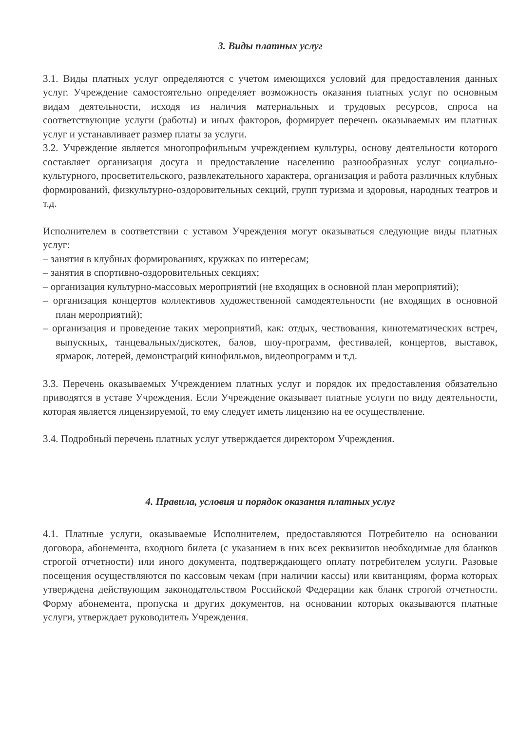3. Виды платных услуг
3.1. Виды платных услуг определяются с учетом имеющихся условий для предоставления данных услуг. Учреждение самостоятельно определяет возможность оказания платных услуг по основным видам деятельности, исходя из наличия материальных и трудовых ресурсов, спроса на соответствующие услуги (работы) и иных факторов, формирует перечень оказываемых им платных услуг и устанавливает размер платы за услуги.
3.2. Учреждение является многопрофильным учреждением культуры, основу деятельности которого составляет организация досуга и предоставление населению разнообразных услуг социально- культурного, просветительского, развлекательного характера, организация и работа различных клубных формирований, физкультурно-оздоровительных секций, групп туризма и здоровья, народных театров и т.д.
Исполнителем в соответствии с уставом Учреждения могут оказываться следующие виды платных услуг:
– занятия в клубных формированиях, кружках по интересам;
– занятия в спортивно-оздоровительных секциях;
– организация культурно-массовых мероприятий (не входящих в основной план мероприятий);
– организация концертов коллективов художественной самодеятельности (не входящих в основной план мероприятий);
– организация и проведение таких мероприятий, как: отдых, чествования, кинотематических встреч, выпускных, танцевальных/дискотек, балов, шоу-программ, фестивалей, концертов, выставок, ярмарок, лотерей, демонстраций кинофильмов, видеопрограмм и т.д.
3.3. Перечень оказываемых Учреждением платных услуг и порядок их предоставления обязательно приводятся в уставе Учреждения. Если Учреждение оказывает платные услуги по виду деятельности, которая является лицензируемой, то ему следует иметь лицензию на ее осуществление.
3.4. Подробный перечень платных услуг утверждается директором Учреждения.
4. Правила, условия и порядок оказания платных услуг
4.1. Платные услуги, оказываемые Исполнителем, предоставляются Потребителю на основании договора, абонемента, входного билета (с указанием в них всех реквизитов необходимые для бланков строгой отчетности) или иного документа, подтверждающего оплату потребителем услуги. Разовые посещения осуществляются по кассовым чекам (при наличии кассы) или квитанциям, форма которых утверждена действующим законодательством Российской Федерации как бланк строгой отчетности. Форму абонемента, пропуска и других документов, на основании которых оказываются платные услуги, утверждает руководитель Учреждения.